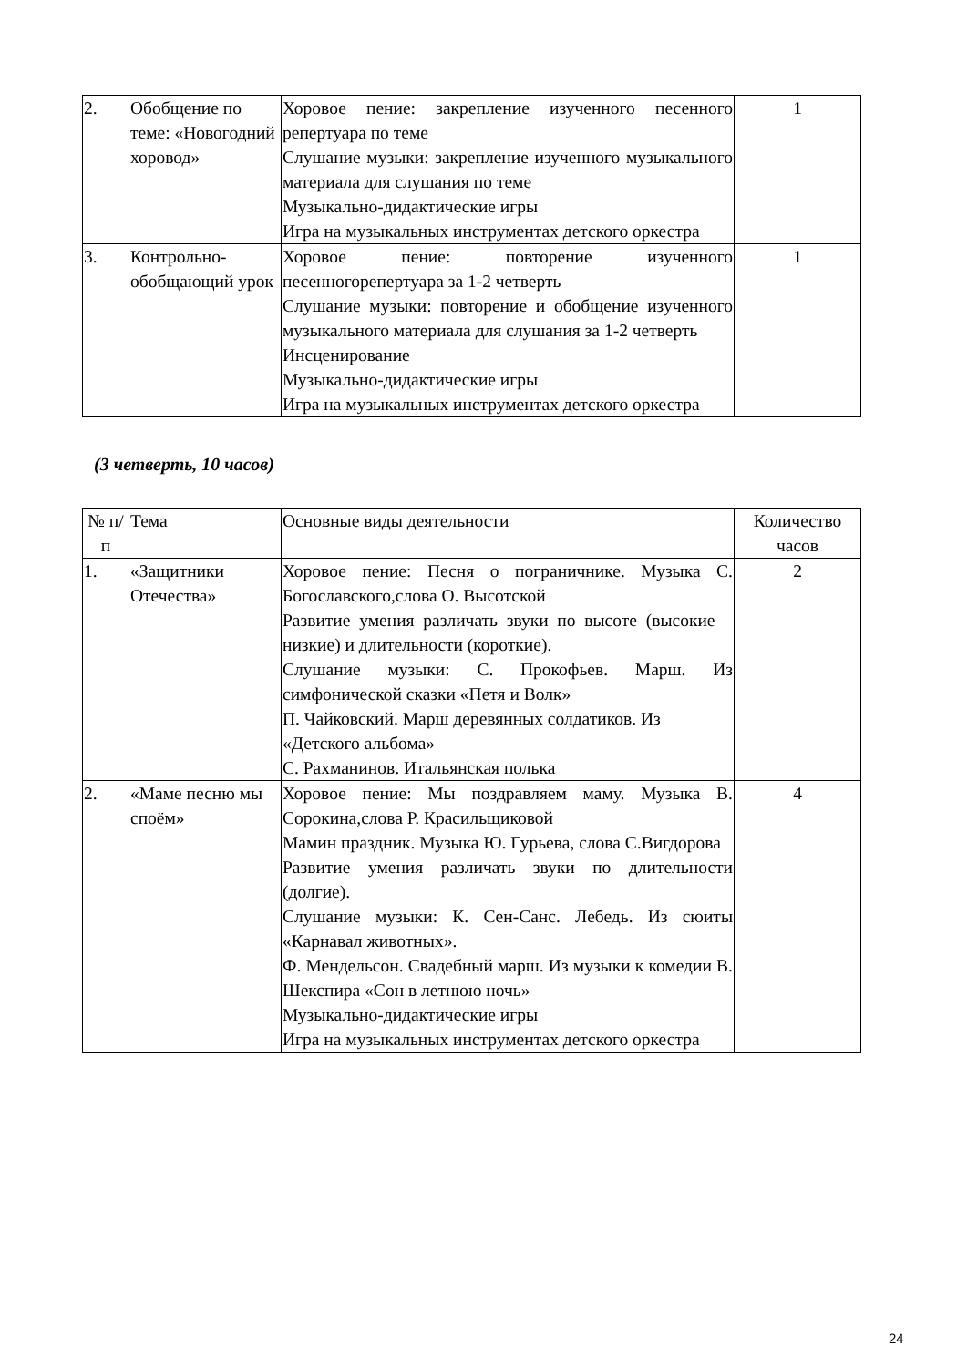| 2. | Обобщение по теме: «Новогодний хоровод» | Хоровое пение: закрепление изученного песенного репертуара по теме Слушание музыки: закрепление изученного музыкального материала для слушания по теме Музыкально-дидактические игры Игра на музыкальных инструментах детского оркестра | 1 |
| 3. | Контрольно-обобщающий урок | Хоровое пение: повторение изученного песенногорепертуара за 1-2 четверть Слушание музыки: повторение и обобщение изученного музыкального материала для слушания за 1-2 четверть Инсценирование Музыкально-дидактические игры Игра на музыкальных инструментах детского оркестра | 1 |
(3 четверть, 10 часов)
| № п/п | Тема | Основные виды деятельности | Количество часов |
| --- | --- | --- | --- |
| 1. | «Защитники Отечества» | Хоровое пение: Песня о пограничнике. Музыка С. Богославского,слова О. Высотской Развитие умения различать звуки по высоте (высокие – низкие) и длительности (короткие). Слушание музыки: С. Прокофьев. Марш. Из симфонической сказки «Петя и Волк» П. Чайковский. Марш деревянных солдатиков. Из «Детского альбома» С. Рахманинов. Итальянская полька | 2 |
| 2. | «Маме песню мы споём» | Хоровое пение: Мы поздравляем маму. Музыка В. Сорокина,слова Р. Красильщиковой Мамин праздник. Музыка Ю. Гурьева, слова С.Вигдорова Развитие умения различать звуки по длительности (долгие). Слушание музыки: К. Сен-Санс. Лебедь. Из сюиты «Карнавал животных». Ф. Мендельсон. Свадебный марш. Из музыки к комедии В. Шекспира «Сон в летнюю ночь» Музыкально-дидактические игры Игра на музыкальных инструментах детского оркестра | 4 |
24